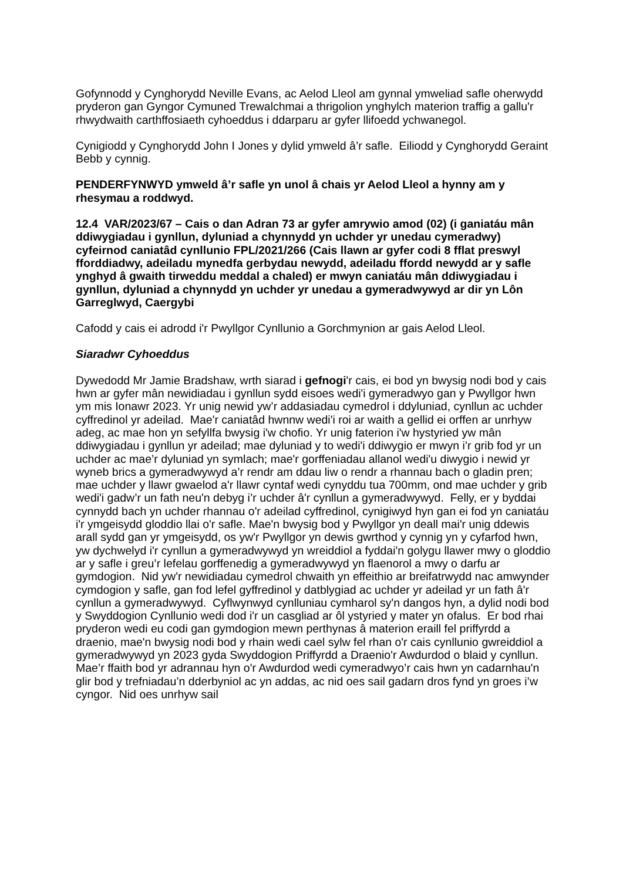Gofynnodd y Cynghorydd Neville Evans, ac Aelod Lleol am gynnal ymweliad safle oherwydd pryderon gan Gyngor Cymuned Trewalchmai a thrigolion ynghylch materion traffig a gallu'r rhwydwaith carthffosiaeth cyhoeddus i ddarparu ar gyfer llifoedd ychwanegol.
Cynigiodd y Cynghorydd John I Jones y dylid ymweld â’r safle. Eiliodd y Cynghorydd Geraint Bebb y cynnig.
PENDERFYNWYD ymweld â’r safle yn unol â chais yr Aelod Lleol a hynny am y rhesymau a roddwyd.
12.4 VAR/2023/67 – Cais o dan Adran 73 ar gyfer amrywio amod (02) (i ganiatáu mân ddiwygiadau i gynllun, dyluniad a chynnydd yn uchder yr unedau cymeradwy) cyfeirnod caniatâd cynllunio FPL/2021/266 (Cais llawn ar gyfer codi 8 fflat preswyl fforddiadwy, adeiladu mynedfa gerbydau newydd, adeiladu ffordd newydd ar y safle ynghyd â gwaith tirweddu meddal a chaled) er mwyn caniatáu mân ddiwygiadau i gynllun, dyluniad a chynnydd yn uchder yr unedau a gymeradwywyd ar dir yn Lôn Garreglwyd, Caergybi
Cafodd y cais ei adrodd i'r Pwyllgor Cynllunio a Gorchmynion ar gais Aelod Lleol.
Siaradwr Cyhoeddus
Dywedodd Mr Jamie Bradshaw, wrth siarad i gefnogi'r cais, ei bod yn bwysig nodi bod y cais hwn ar gyfer mân newidiadau i gynllun sydd eisoes wedi'i gymeradwyo gan y Pwyllgor hwn ym mis Ionawr 2023. Yr unig newid yw’r addasiadau cymedrol i ddyluniad, cynllun ac uchder cyffredinol yr adeilad. Mae'r caniatâd hwnnw wedi'i roi ar waith a gellid ei orffen ar unrhyw adeg, ac mae hon yn sefyllfa bwysig i'w chofio. Yr unig faterion i'w hystyried yw mân ddiwygiadau i gynllun yr adeilad; mae dyluniad y to wedi'i ddiwygio er mwyn i’r grib fod yr un uchder ac mae’r dyluniad yn symlach; mae'r gorffeniadau allanol wedi'u diwygio i newid yr wyneb brics a gymeradwywyd a’r rendr am ddau liw o rendr a rhannau bach o gladin pren; mae uchder y llawr gwaelod a'r llawr cyntaf wedi cynyddu tua 700mm, ond mae uchder y grib wedi'i gadw’r un fath neu'n debyg i’r uchder â'r cynllun a gymeradwywyd. Felly, er y byddai cynnydd bach yn uchder rhannau o'r adeilad cyffredinol, cynigiwyd hyn gan ei fod yn caniatáu i'r ymgeisydd gloddio llai o'r safle. Mae'n bwysig bod y Pwyllgor yn deall mai'r unig ddewis arall sydd gan yr ymgeisydd, os yw'r Pwyllgor yn dewis gwrthod y cynnig yn y cyfarfod hwn, yw dychwelyd i'r cynllun a gymeradwywyd yn wreiddiol a fyddai'n golygu llawer mwy o gloddio ar y safle i greu’r lefelau gorffenedig a gymeradwywyd yn flaenorol a mwy o darfu ar gymdogion. Nid yw'r newidiadau cymedrol chwaith yn effeithio ar breifatrwydd nac amwynder cymdogion y safle, gan fod lefel gyffredinol y datblygiad ac uchder yr adeilad yr un fath â'r cynllun a gymeradwywyd. Cyflwynwyd cynlluniau cymharol sy'n dangos hyn, a dylid nodi bod y Swyddogion Cynllunio wedi dod i'r un casgliad ar ôl ystyried y mater yn ofalus. Er bod rhai pryderon wedi eu codi gan gymdogion mewn perthynas â materion eraill fel priffyrdd a draenio, mae'n bwysig nodi bod y rhain wedi cael sylw fel rhan o'r cais cynllunio gwreiddiol a gymeradwywyd yn 2023 gyda Swyddogion Priffyrdd a Draenio'r Awdurdod o blaid y cynllun. Mae’r ffaith bod yr adrannau hyn o'r Awdurdod wedi cymeradwyo’r cais hwn yn cadarnhau'n glir bod y trefniadau’n dderbyniol ac yn addas, ac nid oes sail gadarn dros fynd yn groes i’w cyngor. Nid oes unrhyw sail